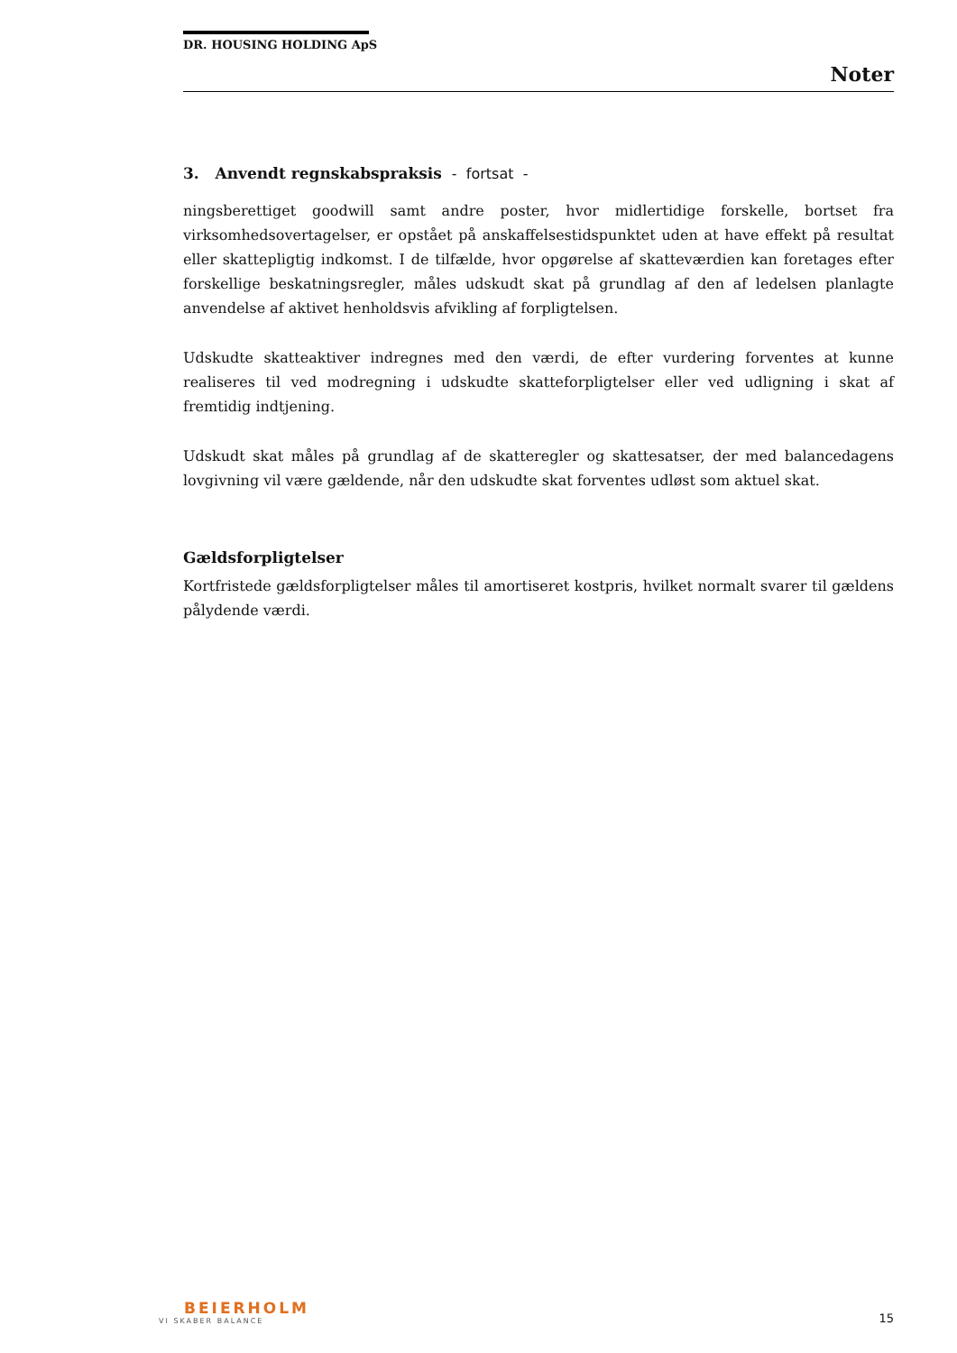DR. HOUSING HOLDING ApS
Noter
3. Anvendt regnskabspraksis - fortsat -
ningsberettiget goodwill samt andre poster, hvor midlertidige forskelle, bortset fra virksomhedsovertagelser, er opstået på anskaffelsestidspunktet uden at have effekt på resultat eller skattepligtig indkomst. I de tilfælde, hvor opgørelse af skatteværdien kan foretages efter forskellige beskatningsregler, måles udskudt skat på grundlag af den af ledelsen planlagte anvendelse af aktivet henholdsvis afvikling af forpligtelsen.
Udskudte skatteaktiver indregnes med den værdi, de efter vurdering forventes at kunne realiseres til ved modregning i udskudte skatteforpligtelser eller ved udligning i skat af fremtidig indtjening.
Udskudt skat måles på grundlag af de skatteregler og skattesatser, der med balancedagens lovgivning vil være gældende, når den udskudte skat forventes udløst som aktuel skat.
Gældsforpligtelser
Kortfristede gældsforpligtelser måles til amortiseret kostpris, hvilket normalt svarer til gældens pålydende værdi.
BEIERHOLM
VI SKABER BALANCE
15